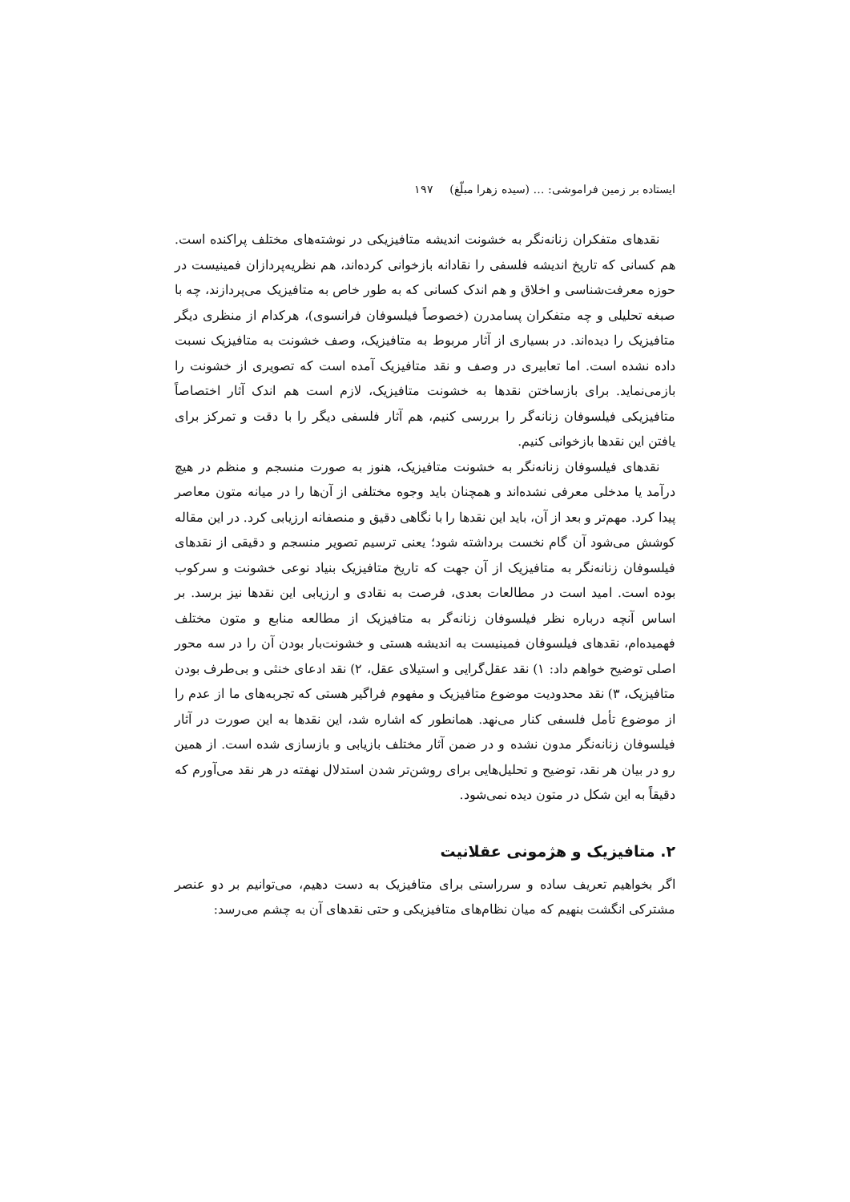ایستاده بر زمین فراموشی: … (سیده زهرا مبلّغ) ۱۹۷
نقدهای متفکران زنانه‌نگر به خشونت اندیشه متافیزیکی در نوشته‌های مختلف پراکنده است. هم کسانی که تاریخ اندیشه فلسفی را نقادانه بازخوانی کرده‌اند، هم نظریه‌پردازان فمینیست در حوزه معرفت‌شناسی و اخلاق و هم اندک کسانی که به طور خاص به متافیزیک می‌پردازند، چه با صبغه تحلیلی و چه متفکران پسامدرن (خصوصاً فیلسوفان فرانسوی)، هرکدام از منظری دیگر متافیزیک را دیده‌اند. در بسیاری از آثار مربوط به متافیزیک، وصف خشونت به متافیزیک نسبت داده نشده است. اما تعابیری در وصف و نقد متافیزیک آمده است که تصویری از خشونت را بازمی‌نماید. برای بازساختن نقدها به خشونت متافیزیک، لازم است هم اندک آثار اختصاصاً متافیزیکی فیلسوفان زنانه‌گر را بررسی کنیم، هم آثار فلسفی دیگر را با دقت و تمرکز برای یافتن این نقدها بازخوانی کنیم.
نقدهای فیلسوفان زنانه‌نگر به خشونت متافیزیک، هنوز به صورت منسجم و منظم در هیچ درآمد یا مدخلی معرفی نشده‌اند و همچنان باید وجوه مختلفی از آن‌ها را در میانه متون معاصر پیدا کرد. مهم‌تر و بعد از آن، باید این نقدها را با نگاهی دقیق و منصفانه ارزیابی کرد. در این مقاله کوشش می‌شود آن گام نخست برداشته شود؛ یعنی ترسیم تصویر منسجم و دقیقی از نقدهای فیلسوفان زنانه‌نگر به متافیزیک از آن جهت که تاریخ متافیزیک بنیاد نوعی خشونت و سرکوب بوده است. امید است در مطالعات بعدی، فرصت به نقادی و ارزیابی این نقدها نیز برسد. بر اساس آنچه درباره نظر فیلسوفان زنانه‌گر به متافیزیک از مطالعه منابع و متون مختلف فهمیده‌ام، نقدهای فیلسوفان فمینیست به اندیشه هستی و خشونت‌بار بودن آن را در سه محور اصلی توضیح خواهم داد: ۱) نقد عقل‌گرایی و استیلای عقل، ۲) نقد ادعای خنثی و بی‌طرف بودن متافیزیک، ۳) نقد محدودیت موضوع متافیزیک و مفهوم فراگیر هستی که تجربه‌های ما از عدم را از موضوع تأمل فلسفی کنار می‌نهد. همانطور که اشاره شد، این نقدها به این صورت در آثار فیلسوفان زنانه‌نگر مدون نشده و در ضمن آثار مختلف بازیابی و بازسازی شده است. از همین رو در بیان هر نقد، توضیح و تحلیل‌هایی برای روشن‌تر شدن استدلال نهفته در هر نقد می‌آورم که دقیقاً به این شکل در متون دیده نمی‌شود.
۲. متافیزیک و هژمونی عقلانیت
اگر بخواهیم تعریف ساده و سرراستی برای متافیزیک به دست دهیم، می‌توانیم بر دو عنصر مشترکی انگشت بنهیم که میان نظام‌های متافیزیکی و حتی نقدهای آن به چشم می‌رسد: